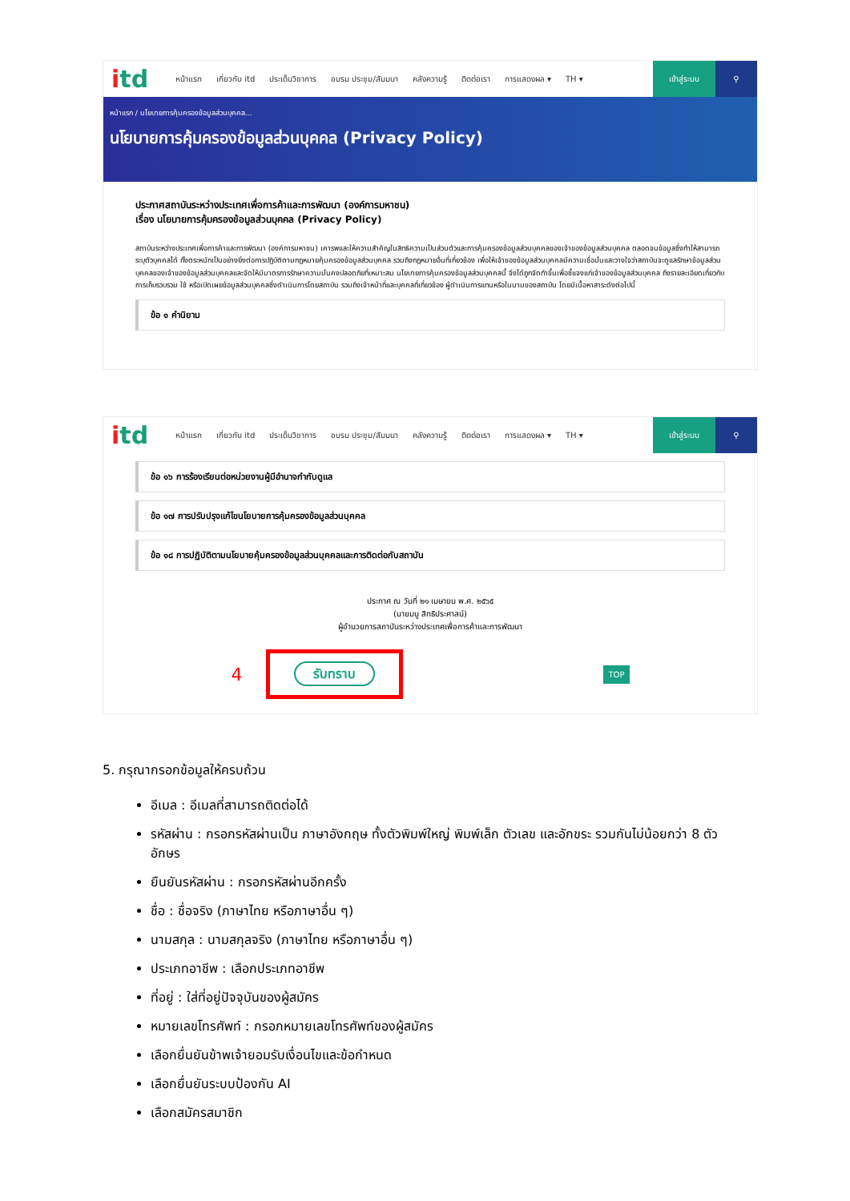itd
หน้าแรก เกี่ยวกับ itd ประเด็นวิชาการ อบรม ประชุม/สัมมนา คลังความรู้ ติดต่อเรา การแสดงผล ▾ TH ▾
เข้าสู่ระบบ ⚲
หน้าแรก / นโยบายการคุ้มครองข้อมูลส่วนบุคคล...
นโยบายการคุ้มครองข้อมูลส่วนบุคคล (Privacy Policy)
ประกาศสถาบันระหว่างประเทศเพื่อการค้าและการพัฒนา (องค์การมหาชน)
เรื่อง นโยบายการคุ้มครองข้อมูลส่วนบุคคล (Privacy Policy)
สถาบันระหว่างประเทศเพื่อการค้าและการพัฒนา (องค์การมหาชน) เคารพและให้ความสำคัญในสิทธิความเป็นส่วนตัวและการคุ้มครองข้อมูลส่วนบุคคลของเจ้าของข้อมูลส่วนบุคคล ตลอดจนข้อมูลซึ่งทำให้สามารถระบุตัวบุคคลได้ ทั้งตระหนักเป็นอย่างยิ่งต่อการปฏิบัติตามกฎหมายคุ้มครองข้อมูลส่วนบุคคล รวมถึงกฎหมายอื่นที่เกี่ยวข้อง เพื่อให้เจ้าของข้อมูลส่วนบุคคลมีความเชื่อมั่นและวางใจว่าสถาบันจะดูแลรักษาข้อมูลส่วนบุคคลของเจ้าของข้อมูลส่วนบุคคลและจัดให้มีมาตรการรักษาความมั่นคงปลอดภัยที่เหมาะสม นโยบายการคุ้มครองข้อมูลส่วนบุคคลนี้ จึงได้ถูกจัดทำขึ้นเพื่อชี้แจงแก่เจ้าของข้อมูลส่วนบุคคล ถึงรายละเอียดเกี่ยวกับการเก็บรวบรวม ใช้ หรือเปิดเผยข้อมูลส่วนบุคคลซึ่งดำเนินการโดยสถาบัน รวมถึงเจ้าหน้าที่และบุคคลที่เกี่ยวข้อง ผู้ดำเนินการแทนหรือในนามของสถาบัน โดยมีเนื้อหาสาระดังต่อไปนี้
ข้อ ๑ คำนิยาม
itd
หน้าแรก เกี่ยวกับ itd ประเด็นวิชาการ อบรม ประชุม/สัมมนา คลังความรู้ ติดต่อเรา การแสดงผล ▾ TH ▾
เข้าสู่ระบบ ⚲
ข้อ ๑๖ การร้องเรียนต่อหน่วยงานผู้มีอำนาจกำกับดูแล
ข้อ ๑๗ การปรับปรุงแก้ไขนโยบายการคุ้มครองข้อมูลส่วนบุคคล
ข้อ ๑๘ การปฏิบัติตามนโยบายคุ้มครองข้อมูลส่วนบุคคลและการติดต่อกับสถาบัน
ประกาศ ณ วันที่ ๒๑ เมษายน พ.ศ. ๒๕๖๕
(นายมนู สิทธิประศาสน์)
ผู้อำนวยการสถาบันระหว่างประเทศเพื่อการค้าและการพัฒนา
4
รับทราบ
TOP
5. กรุณากรอกข้อมูลให้ครบถ้วน
อีเมล : อีเมลที่สามารถติดต่อได้
รหัสผ่าน : กรอกรหัสผ่านเป็น ภาษาอังกฤษ ทั้งตัวพิมพ์ใหญ่ พิมพ์เล็ก ตัวเลข และอักขระ รวมกันไม่น้อยกว่า 8 ตัวอักษร
ยืนยันรหัสผ่าน : กรอกรหัสผ่านอีกครั้ง
ชื่อ : ชื่อจริง (ภาษาไทย หรือภาษาอื่น ๆ)
นามสกุล : นามสกุลจริง (ภาษาไทย หรือภาษาอื่น ๆ)
ประเภทอาชีพ : เลือกประเภทอาชีพ
ที่อยู่ : ใส่ที่อยู่ปัจจุบันของผู้สมัคร
หมายเลขโทรศัพท์ : กรอกหมายเลขโทรศัพท์ของผู้สมัคร
เลือกยื่นยันข้าพเจ้ายอมรับเงื่อนไขและข้อกำหนด
เลือกยื่นยันระบบป้องกัน AI
เลือกสมัครสมาชิก